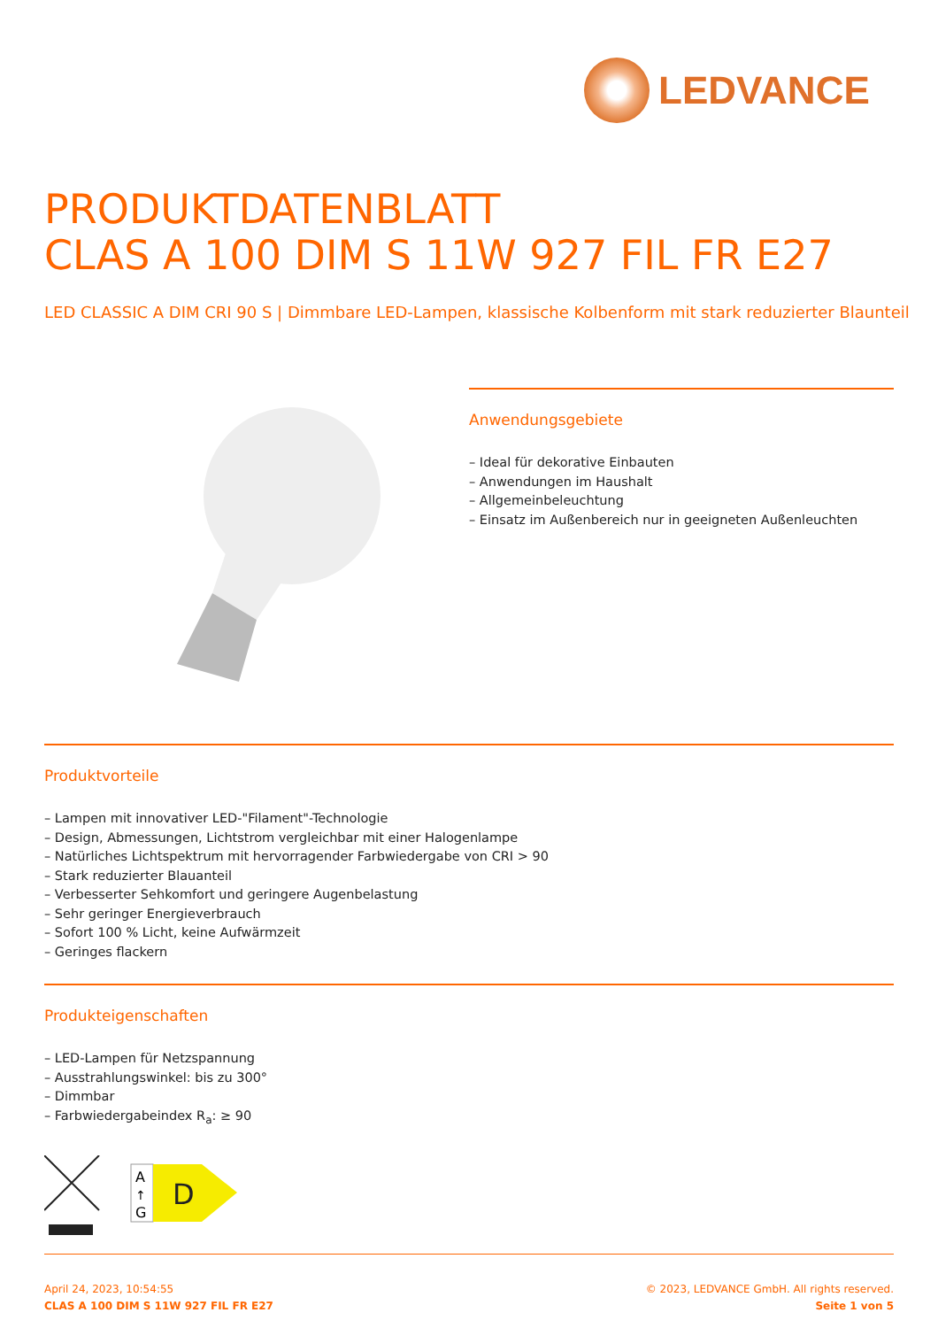LEDVANCE
PRODUKTDATENBLATT
CLAS A 100 DIM S 11W 927 FIL FR E27
LED CLASSIC A DIM CRI 90 S | Dimmbare LED-Lampen, klassische Kolbenform mit stark reduzierter Blaunteil
Anwendungsgebiete
– Ideal für dekorative Einbauten
– Anwendungen im Haushalt
– Allgemeinbeleuchtung
– Einsatz im Außenbereich nur in geeigneten Außenleuchten
Produktvorteile
– Lampen mit innovativer LED-"Filament"-Technologie
– Design, Abmessungen, Lichtstrom vergleichbar mit einer Halogenlampe
– Natürliches Lichtspektrum mit hervorragender Farbwiedergabe von CRI > 90
– Stark reduzierter Blauanteil
– Verbesserter Sehkomfort und geringere Augenbelastung
– Sehr geringer Energieverbrauch
– Sofort 100 % Licht, keine Aufwärmzeit
– Geringes flackern
Produkteigenschaften
– LED-Lampen für Netzspannung
– Ausstrahlungswinkel: bis zu 300°
– Dimmbar
– Farbwiedergabeindex R<sub>a</sub>: ≥ 90
A
↑
G
D
April 24, 2023, 10:54:55
CLAS A 100 DIM S 11W 927 FIL FR E27
© 2023, LEDVANCE GmbH. All rights reserved.
Seite 1 von 5